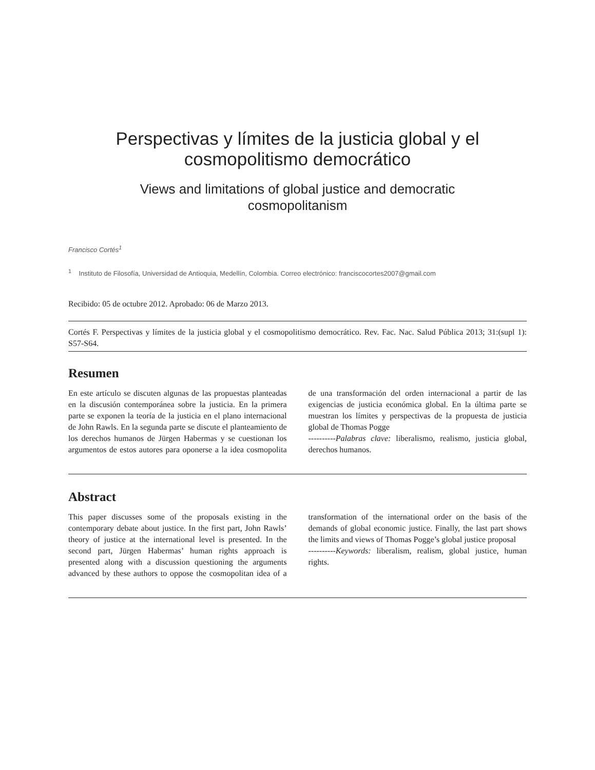Perspectivas y límites de la justicia global y el
cosmopolitismo democrático
Views and limitations of global justice and democratic
cosmopolitanism
Francisco Cortés<sup>1</sup>
<sup>1</sup> Instituto de Filosofía, Universidad de Antioquia, Medellín, Colombia. Correo electrónico: franciscocortes2007@gmail.com
Recibido: 05 de octubre 2012. Aprobado: 06 de Marzo 2013.
Cortés F. Perspectivas y límites de la justicia global y el cosmopolitismo democrático. Rev. Fac. Nac. Salud Pública 2013; 31:(supl 1): S57-S64.
Resumen
En este artículo se discuten algunas de las propuestas planteadas en la discusión contemporánea sobre la justicia. En la primera parte se exponen la teoría de la justicia en el plano internacional de John Rawls. En la segunda parte se discute el planteamiento de los derechos humanos de Jürgen Habermas y se cuestionan los argumentos de estos autores para oponerse a la idea cosmopolita de una transformación del orden internacional a partir de las exigencias de justicia económica global. En la última parte se muestran los límites y perspectivas de la propuesta de justicia global de Thomas Pogge
----------Palabras clave: liberalismo, realismo, justicia global, derechos humanos.
Abstract
This paper discusses some of the proposals existing in the contemporary debate about justice. In the first part, John Rawls’ theory of justice at the international level is presented. In the second part, Jürgen Habermas’ human rights approach is presented along with a discussion questioning the arguments advanced by these authors to oppose the cosmopolitan idea of a transformation of the international order on the basis of the demands of global economic justice. Finally, the last part shows the limits and views of Thomas Pogge’s global justice proposal
----------Keywords: liberalism, realism, global justice, human rights.